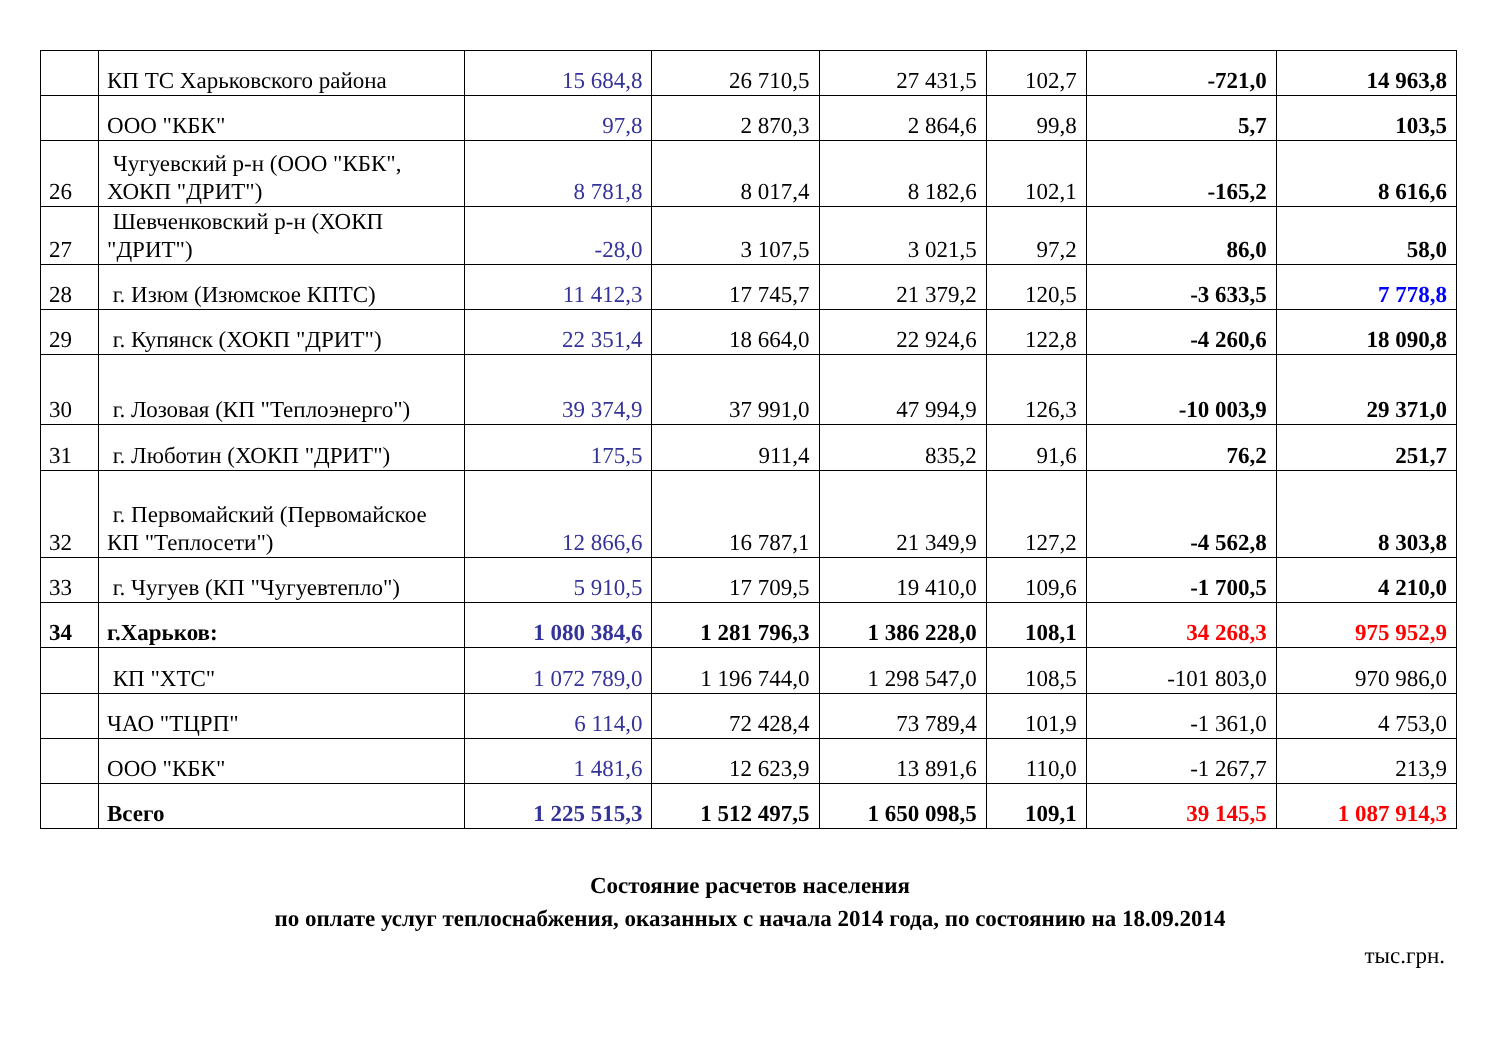| | КП ТС Харьковского района | 15 684,8 | 26 710,5 | 27 431,5 | 102,7 | -721,0 | 14 963,8 |
| | ООО "КБК" | 97,8 | 2 870,3 | 2 864,6 | 99,8 | 5,7 | 103,5 |
| 26 | Чугуевский р-н (ООО "КБК", ХОКП "ДРИТ") | 8 781,8 | 8 017,4 | 8 182,6 | 102,1 | -165,2 | 8 616,6 |
| 27 | Шевченковский р-н (ХОКП "ДРИТ") | -28,0 | 3 107,5 | 3 021,5 | 97,2 | 86,0 | 58,0 |
| 28 | г. Изюм (Изюмское КПТС) | 11 412,3 | 17 745,7 | 21 379,2 | 120,5 | -3 633,5 | 7 778,8 |
| 29 | г. Купянск (ХОКП "ДРИТ") | 22 351,4 | 18 664,0 | 22 924,6 | 122,8 | -4 260,6 | 18 090,8 |
| 30 | г. Лозовая (КП "Теплоэнерго") | 39 374,9 | 37 991,0 | 47 994,9 | 126,3 | -10 003,9 | 29 371,0 |
| 31 | г. Люботин (ХОКП "ДРИТ") | 175,5 | 911,4 | 835,2 | 91,6 | 76,2 | 251,7 |
| 32 | г. Первомайский (Первомайское КП "Теплосети") | 12 866,6 | 16 787,1 | 21 349,9 | 127,2 | -4 562,8 | 8 303,8 |
| 33 | г. Чугуев (КП "Чугуевтепло") | 5 910,5 | 17 709,5 | 19 410,0 | 109,6 | -1 700,5 | 4 210,0 |
| 34 | г.Харьков: | 1 080 384,6 | 1 281 796,3 | 1 386 228,0 | 108,1 | 34 268,3 | 975 952,9 |
| | КП "ХТС" | 1 072 789,0 | 1 196 744,0 | 1 298 547,0 | 108,5 | -101 803,0 | 970 986,0 |
| | ЧАО "ТЦРП" | 6 114,0 | 72 428,4 | 73 789,4 | 101,9 | -1 361,0 | 4 753,0 |
| | ООО "КБК" | 1 481,6 | 12 623,9 | 13 891,6 | 110,0 | -1 267,7 | 213,9 |
| | Всего | 1 225 515,3 | 1 512 497,5 | 1 650 098,5 | 109,1 | 39 145,5 | 1 087 914,3 |
Состояние расчетов населения
по оплате услуг теплоснабжения, оказанных с начала 2014 года, по состоянию на 18.09.2014
тыс.грн.